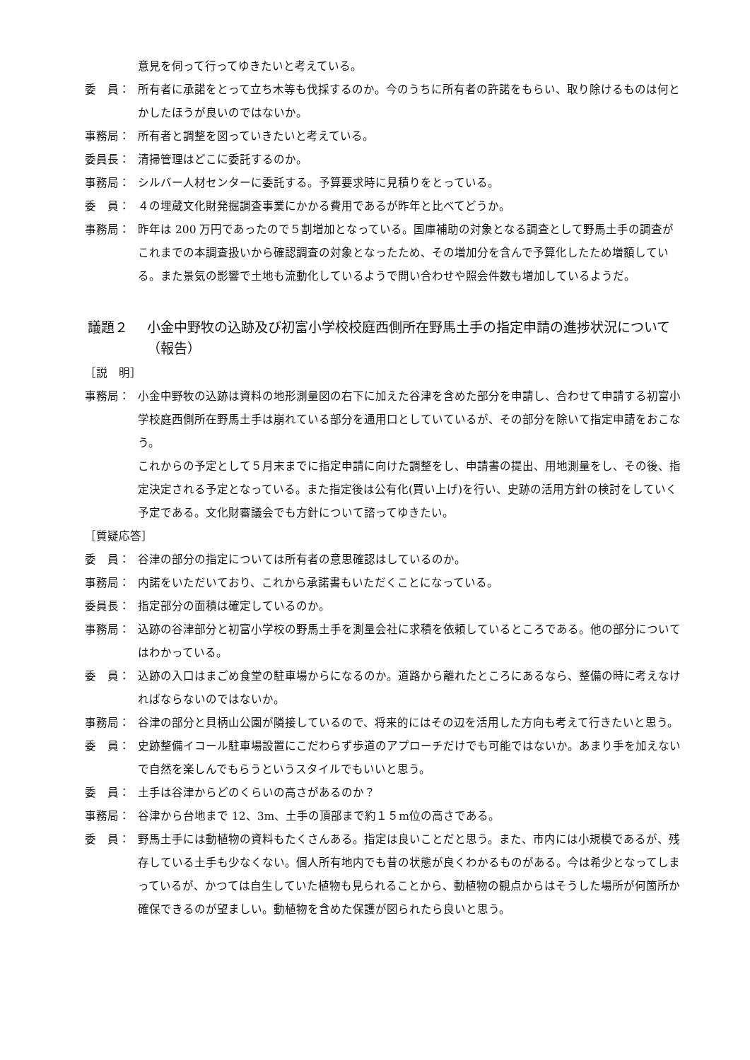意見を伺って行ってゆきたいと考えている。
委　員： 所有者に承諾をとって立ち木等も伐採するのか。今のうちに所有者の許諾をもらい、取り除けるものは何とかしたほうが良いのではないか。
事務局： 所有者と調整を図っていきたいと考えている。
委員長： 清掃管理はどこに委託するのか。
事務局： シルバー人材センターに委託する。予算要求時に見積りをとっている。
委　員： ４の埋蔵文化財発掘調査事業にかかる費用であるが昨年と比べてどうか。
事務局： 昨年は 200 万円であったので５割増加となっている。国庫補助の対象となる調査として野馬土手の調査がこれまでの本調査扱いから確認調査の対象となったため、その増加分を含んで予算化したため増額している。また景気の影響で土地も流動化しているようで問い合わせや照会件数も増加しているようだ。
議題２ 小金中野牧の込跡及び初富小学校校庭西側所在野馬土手の指定申請の進捗状況について（報告）
［説　明］
事務局： 小金中野牧の込跡は資料の地形測量図の右下に加えた谷津を含めた部分を申請し、合わせて申請する初富小学校庭西側所在野馬土手は崩れている部分を通用口としていているが、その部分を除いて指定申請をおこなう。
これからの予定として５月末までに指定申請に向けた調整をし、申請書の提出、用地測量をし、その後、指定決定される予定となっている。また指定後は公有化(買い上げ)を行い、史跡の活用方針の検討をしていく予定である。文化財審議会でも方針について諮ってゆきたい。
［質疑応答］
委　員： 谷津の部分の指定については所有者の意思確認はしているのか。
事務局： 内諾をいただいており、これから承諾書もいただくことになっている。
委員長： 指定部分の面積は確定しているのか。
事務局： 込跡の谷津部分と初富小学校の野馬土手を測量会社に求積を依頼しているところである。他の部分についてはわかっている。
委　員： 込跡の入口はまごめ食堂の駐車場からになるのか。道路から離れたところにあるなら、整備の時に考えなければならないのではないか。
事務局： 谷津の部分と貝柄山公園が隣接しているので、将来的にはその辺を活用した方向も考えて行きたいと思う。
委　員： 史跡整備イコール駐車場設置にこだわらず歩道のアプローチだけでも可能ではないか。あまり手を加えないで自然を楽しんでもらうというスタイルでもいいと思う。
委　員： 土手は谷津からどのくらいの高さがあるのか？
事務局： 谷津から台地まで 12、3m、土手の頂部まで約１５m位の高さである。
委　員： 野馬土手には動植物の資料もたくさんある。指定は良いことだと思う。また、市内には小規模であるが、残存している土手も少なくない。個人所有地内でも昔の状態が良くわかるものがある。今は希少となってしまっているが、かつては自生していた植物も見られることから、動植物の観点からはそうした場所が何箇所か確保できるのが望ましい。動植物を含めた保護が図られたら良いと思う。